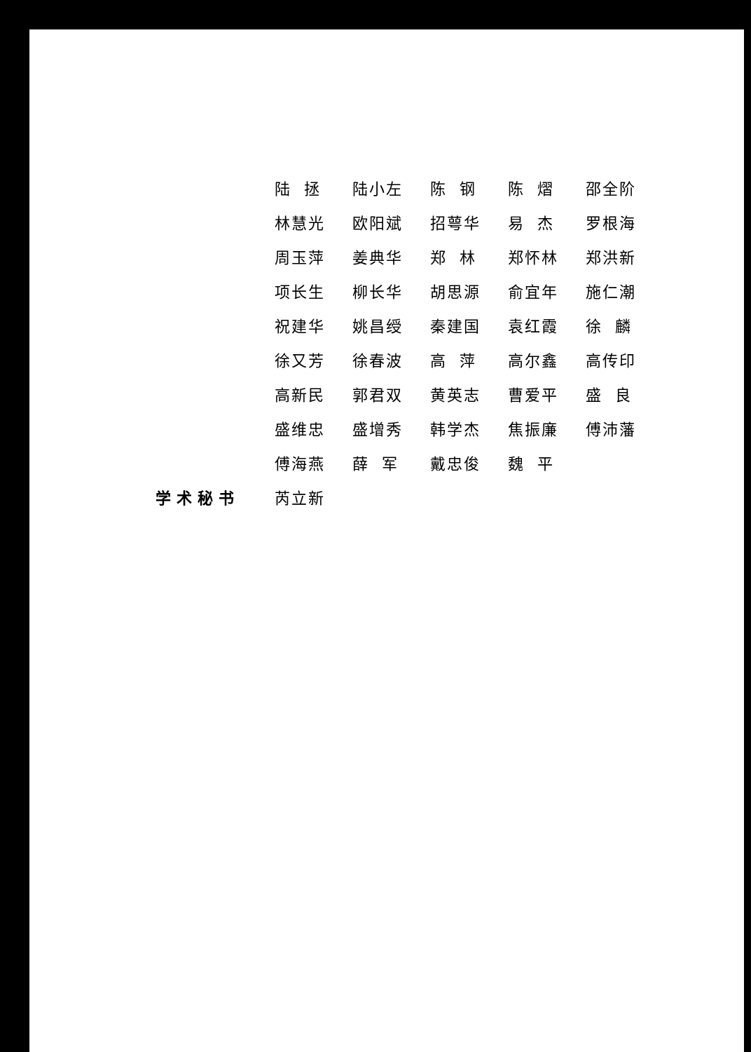| | 陆 拯 | 陆小左 | 陈 钢 | 陈 熠 | 邵全阶 |
| | 林慧光 | 欧阳斌 | 招萼华 | 易 杰 | 罗根海 |
| | 周玉萍 | 姜典华 | 郑 林 | 郑怀林 | 郑洪新 |
| | 项长生 | 柳长华 | 胡思源 | 俞宜年 | 施仁潮 |
| | 祝建华 | 姚昌绶 | 秦建国 | 袁红霞 | 徐 麟 |
| | 徐又芳 | 徐春波 | 高 萍 | 高尔鑫 | 高传印 |
| | 高新民 | 郭君双 | 黄英志 | 曹爱平 | 盛 良 |
| | 盛维忠 | 盛增秀 | 韩学杰 | 焦振廉 | 傅沛藩 |
| | 傅海燕 | 薛 军 | 戴忠俊 | 魏 平 | |
| 学术秘书 | 芮立新 | | | | |